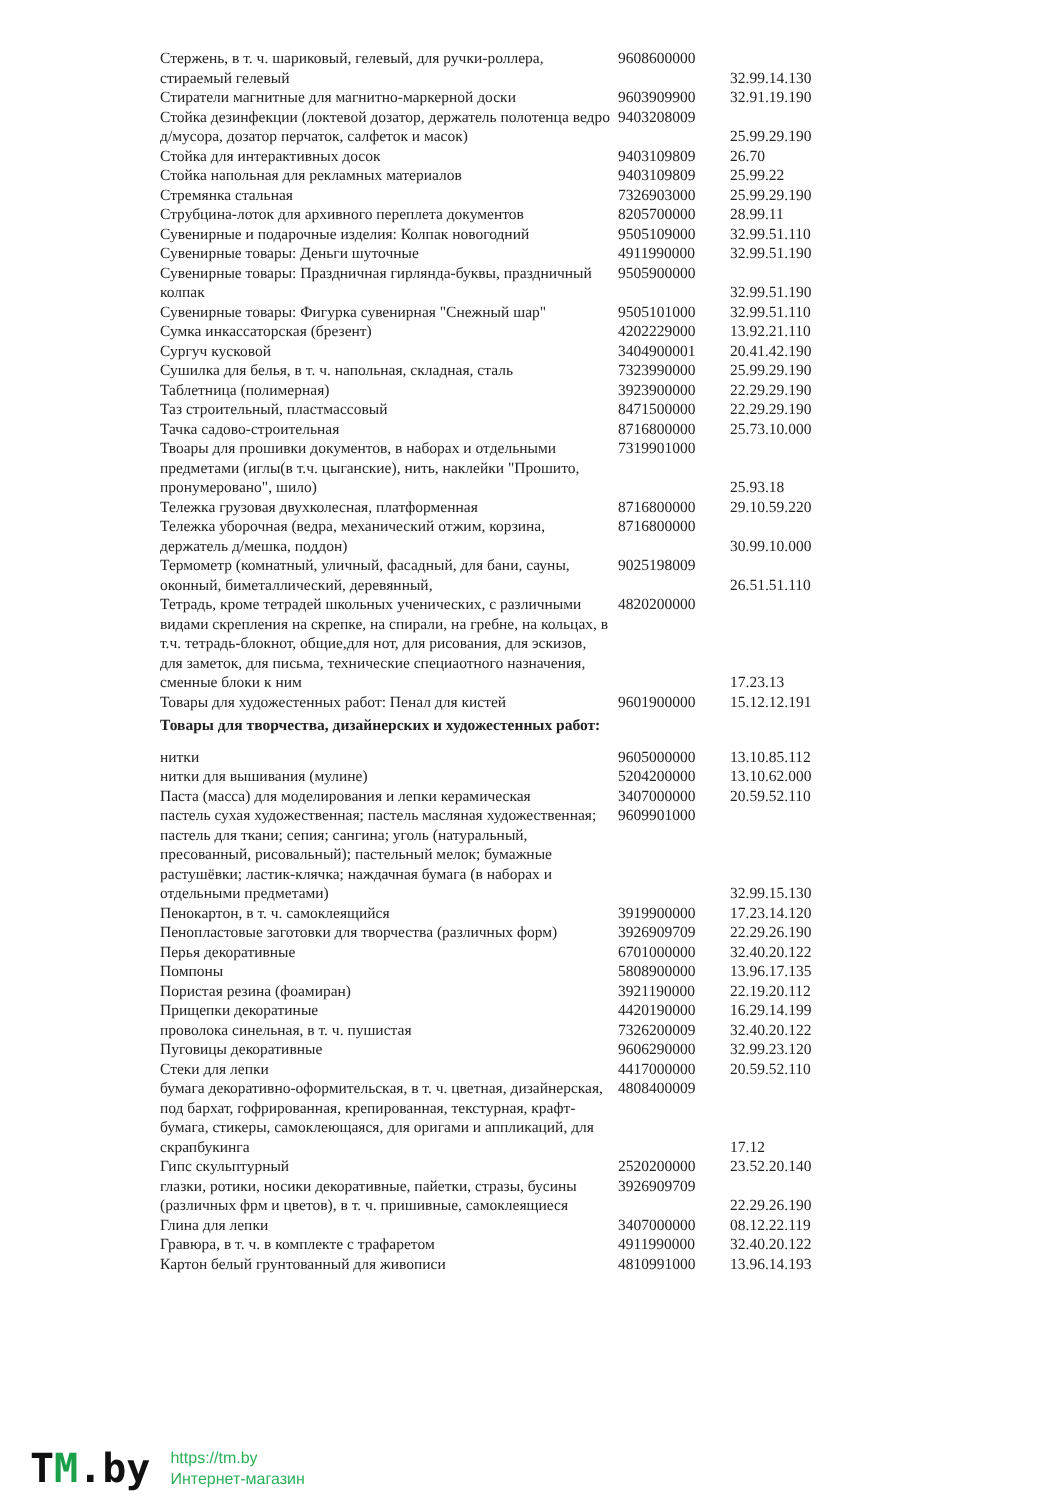| Стержень, в т. ч. шариковый, гелевый, для ручки-роллера, стираемый гелевый | 9608600000 | 32.99.14.130 |
| Стиратели магнитные для магнитно-маркерной доски | 9603909900 | 32.91.19.190 |
| Стойка дезинфекции (локтевой дозатор, держатель полотенца ведро д/мусора, дозатор перчаток, салфеток и масок) | 9403208009 | 25.99.29.190 |
| Стойка для интерактивных досок | 9403109809 | 26.70 |
| Стойка напольная для рекламных материалов | 9403109809 | 25.99.22 |
| Стремянка стальная | 7326903000 | 25.99.29.190 |
| Струбцина-лоток для архивного переплета документов | 8205700000 | 28.99.11 |
| Сувенирные и подарочные изделия: Колпак новогодний | 9505109000 | 32.99.51.110 |
| Сувенирные товары: Деньги шуточные | 4911990000 | 32.99.51.190 |
| Сувенирные товары: Праздничная гирлянда-буквы, праздничный колпак | 9505900000 | 32.99.51.190 |
| Сувенирные товары: Фигурка сувенирная "Снежный шар" | 9505101000 | 32.99.51.110 |
| Сумка инкассаторская (брезент) | 4202229000 | 13.92.21.110 |
| Сургуч кусковой | 3404900001 | 20.41.42.190 |
| Сушилка для белья, в т. ч. напольная, складная, сталь | 7323990000 | 25.99.29.190 |
| Таблетница (полимерная) | 3923900000 | 22.29.29.190 |
| Таз строительный, пластмассовый | 8471500000 | 22.29.29.190 |
| Тачка садово-строительная | 8716800000 | 25.73.10.000 |
| Твоары для прошивки документов, в наборах и отдельными предметами (иглы(в т.ч. цыганские), нить, наклейки "Прошито, пронумеровано", шило) | 7319901000 | 25.93.18 |
| Тележка грузовая двухколесная, платформенная | 8716800000 | 29.10.59.220 |
| Тележка уборочная (ведра, механический отжим, корзина, держатель д/мешка, поддон) | 8716800000 | 30.99.10.000 |
| Термометр (комнатный, уличный, фасадный, для бани, сауны, оконный, биметаллический, деревянный, | 9025198009 | 26.51.51.110 |
| Тетрадь, кроме тетрадей школьных ученических, с различными видами скрепления на скрепке, на спирали, на гребне, на кольцах, в т.ч. тетрадь-блокнот, общие,для нот, для рисования, для эскизов, для заметок, для письма, технические специаотного назначения, сменные блоки к ним | 4820200000 | 17.23.13 |
| Товары для художестенных работ: Пенал для кистей | 9601900000 | 15.12.12.191 |
| Товары для творчества, дизайнерских и художестенных работ: | | |
| нитки | 9605000000 | 13.10.85.112 |
| нитки для вышивания (мулине) | 5204200000 | 13.10.62.000 |
| Паста (масса) для моделирования и лепки керамическая | 3407000000 | 20.59.52.110 |
| пастель сухая художественная; пастель масляная художественная; пастель для ткани; сепия; сангина; уголь (натуральный, пресованный, рисовальный); пастельный мелок; бумажные растушёвки; ластик-клячка; наждачная бумага (в наборах и отдельными предметами) | 9609901000 | 32.99.15.130 |
| Пенокартон, в т. ч. самоклеящийся | 3919900000 | 17.23.14.120 |
| Пенопластовые заготовки для творчества (различных форм) | 3926909709 | 22.29.26.190 |
| Перья декоративные | 6701000000 | 32.40.20.122 |
| Помпоны | 5808900000 | 13.96.17.135 |
| Пористая резина (фоамиран) | 3921190000 | 22.19.20.112 |
| Прищепки декоратиные | 4420190000 | 16.29.14.199 |
| проволока синельная, в т. ч. пушистая | 7326200009 | 32.40.20.122 |
| Пуговицы декоративные | 9606290000 | 32.99.23.120 |
| Стеки для лепки | 4417000000 | 20.59.52.110 |
| бумага декоративно-оформительская, в т. ч. цветная, дизайнерская, под бархат, гофрированная, крепированная, текстурная, крафт-бумага, стикеры, самоклеющаяся, для оригами и аппликаций, для скрапбукинга | 4808400009 | 17.12 |
| Гипс скульптурный | 2520200000 | 23.52.20.140 |
| глазки, ротики, носики декоративные, пайетки, стразы, бусины (различных фрм и цветов), в т. ч. пришивные, самоклеящиеся | 3926909709 | 22.29.26.190 |
| Глина для лепки | 3407000000 | 08.12.22.119 |
| Гравюра, в т. ч. в комплекте с трафаретом | 4911990000 | 32.40.20.122 |
| Картон белый грунтованный для живописи | 4810991000 | 13.96.14.193 |
TM.by
https://tm.by
Интернет-магазин